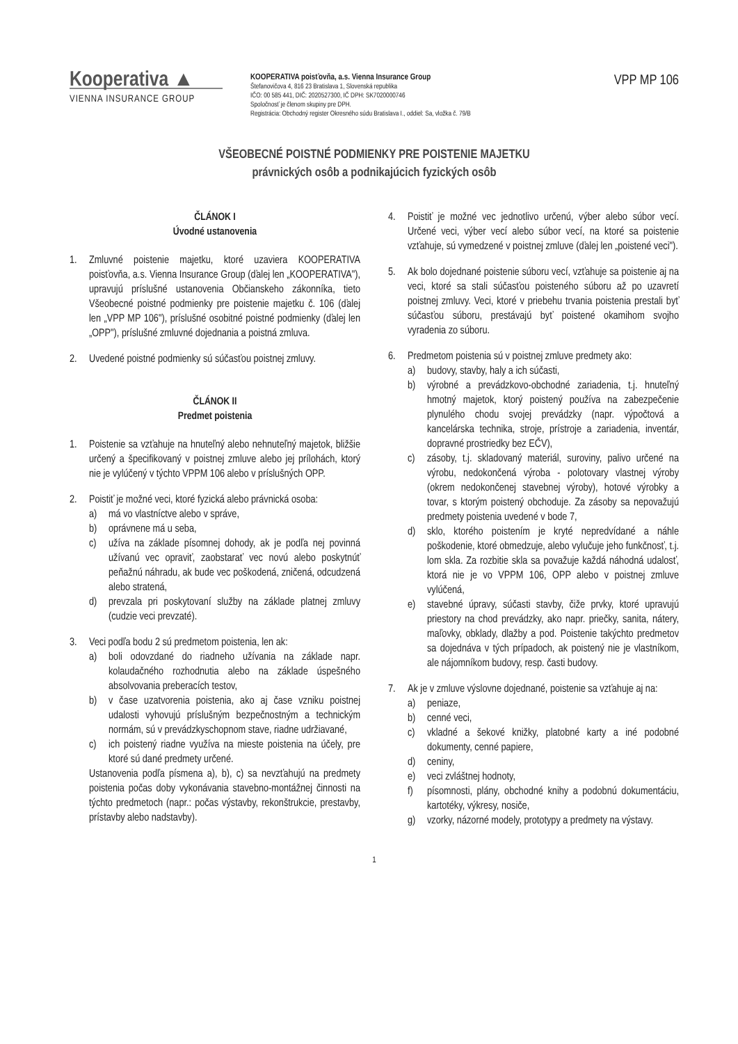Kooperativa ▲
VIENNA INSURANCE GROUP
KOOPERATIVA poisťovňa, a.s. Vienna Insurance Group
Štefanovičova 4, 816 23 Bratislava 1, Slovenská republika
IČO: 00 585 441, DIČ: 2020527300, IČ DPH: SK7020000746
Spoločnosť je členom skupiny pre DPH.
Registrácia: Obchodný register Okresného súdu Bratislava I., oddiel: Sa, vložka č. 79/B
VPP MP 106
VŠEOBECNÉ POISTNÉ PODMIENKY PRE POISTENIE MAJETKU
právnických osôb a podnikajúcich fyzických osôb
ČLÁNOK I
Úvodné ustanovenia
1. Zmluvné poistenie majetku, ktoré uzaviera KOOPERATIVA poisťovňa, a.s. Vienna Insurance Group (ďalej len „KOOPERATIVA"), upravujú príslušné ustanovenia Občianskeho zákonníka, tieto Všeobecné poistné podmienky pre poistenie majetku č. 106 (ďalej len „VPP MP 106"), príslušné osobitné poistné podmienky (ďalej len „OPP"), príslušné zmluvné dojednania a poistná zmluva.
2. Uvedené poistné podmienky sú súčasťou poistnej zmluvy.
ČLÁNOK II
Predmet poistenia
1. Poistenie sa vzťahuje na hnuteľný alebo nehnuteľný majetok, bližšie určený a špecifikovaný v poistnej zmluve alebo jej prílohách, ktorý nie je vylúčený v týchto VPPM 106 alebo v príslušných OPP.
2. Poistiť je možné veci, ktoré fyzická alebo právnická osoba:
a) má vo vlastníctve alebo v správe,
b) oprávnene má u seba,
c) užíva na základe písomnej dohody, ak je podľa nej povinná užívanú vec opraviť, zaobstarať vec novú alebo poskytnúť peňažnú náhradu, ak bude vec poškodená, zničená, odcudzená alebo stratená,
d) prevzala pri poskytovaní služby na základe platnej zmluvy (cudzie veci prevzaté).
3. Veci podľa bodu 2 sú predmetom poistenia, len ak:
a) boli odovzdané do riadneho užívania na základe napr. kolaudačného rozhodnutia alebo na základe úspešného absolvovania preberacích testov,
b) v čase uzatvorenia poistenia, ako aj čase vzniku poistnej udalosti vyhovujú príslušným bezpečnostným a technickým normám, sú v prevádzkyschopnom stave, riadne udržiavané,
c) ich poistený riadne využíva na mieste poistenia na účely, pre ktoré sú dané predmety určené.
Ustanovenia podľa písmena a), b), c) sa nevzťahujú na predmety poistenia počas doby vykonávania stavebno-montážnej činnosti na týchto predmetoch (napr.: počas výstavby, rekonštrukcie, prestavby, prístavby alebo nadstavby).
4. Poistiť je možné vec jednotlivo určenú, výber alebo súbor vecí. Určené veci, výber vecí alebo súbor vecí, na ktoré sa poistenie vzťahuje, sú vymedzené v poistnej zmluve (ďalej len „poistené veci").
5. Ak bolo dojednané poistenie súboru vecí, vzťahuje sa poistenie aj na veci, ktoré sa stali súčasťou poisteného súboru až po uzavretí poistnej zmluvy. Veci, ktoré v priebehu trvania poistenia prestali byť súčasťou súboru, prestávajú byť poistené okamihom svojho vyradenia zo súboru.
6. Predmetom poistenia sú v poistnej zmluve predmety ako:
a) budovy, stavby, haly a ich súčasti,
b) výrobné a prevádzkovo-obchodné zariadenia, t.j. hnuteľný hmotný majetok, ktorý poistený používa na zabezpečenie plynulého chodu svojej prevádzky (napr. výpočtová a kancelárska technika, stroje, prístroje a zariadenia, inventár, dopravné prostriedky bez EČV),
c) zásoby, t.j. skladovaný materiál, suroviny, palivo určené na výrobu, nedokončená výroba - polotovary vlastnej výroby (okrem nedokončenej stavebnej výroby), hotové výrobky a tovar, s ktorým poistený obchoduje. Za zásoby sa nepovažujú predmety poistenia uvedené v bode 7,
d) sklo, ktorého poistením je kryté nepredvídané a náhle poškodenie, ktoré obmedzuje, alebo vylučuje jeho funkčnosť, t.j. lom skla. Za rozbitie skla sa považuje každá náhodná udalosť, ktorá nie je vo VPPM 106, OPP alebo v poistnej zmluve vylúčená,
e) stavebné úpravy, súčasti stavby, čiže prvky, ktoré upravujú priestory na chod prevádzky, ako napr. priečky, sanita, nátery, maľovky, obklady, dlažby a pod. Poistenie takýchto predmetov sa dojednáva v tých prípadoch, ak poistený nie je vlastníkom, ale nájomníkom budovy, resp. časti budovy.
7. Ak je v zmluve výslovne dojednané, poistenie sa vzťahuje aj na:
a) peniaze,
b) cenné veci,
c) vkladné a šekové knižky, platobné karty a iné podobné dokumenty, cenné papiere,
d) ceniny,
e) veci zvláštnej hodnoty,
f) písomnosti, plány, obchodné knihy a podobnú dokumentáciu, kartotéky, výkresy, nosiče,
g) vzorky, názorné modely, prototypy a predmety na výstavy.
1